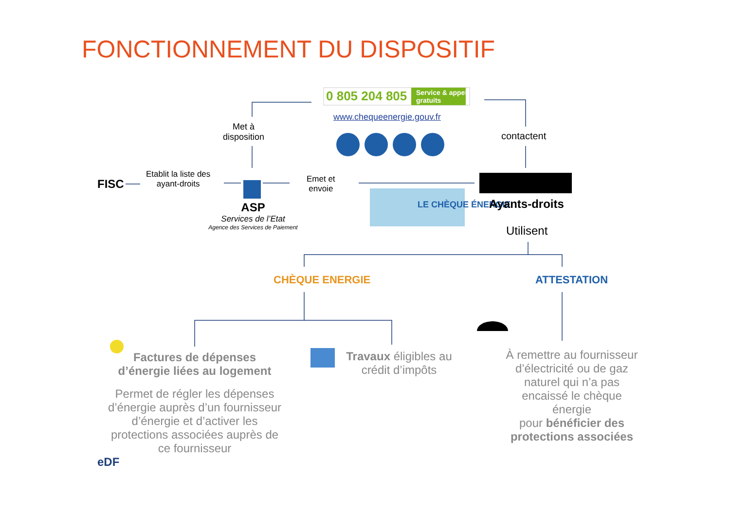FONCTIONNEMENT DU DISPOSITIF
0 805 204 805
Service & appel
gratuits
www.chequeenergie.gouv.fr
Met à
disposition
contactent
FISC
Etablit la liste des
ayant-droits
Emet et
envoie
LE CHÈQUE ÉNERGIE
ASP
Services de l’Etat
Agence des Services de Paiement
Ayants-droits
Utilisent
CHÈQUE ENERGIE ATTESTATION
Factures de dépenses d’énergie liées au logement
Permet de régler les dépenses d’énergie auprès d’un fournisseur d’énergie et d’activer les protections associées auprès de ce fournisseur
Travaux éligibles au crédit d’impôts
À remettre au fournisseur d’électricité ou de gaz naturel qui n’a pas encaissé le chèque énergie
pour bénéficier des protections associées
eDF